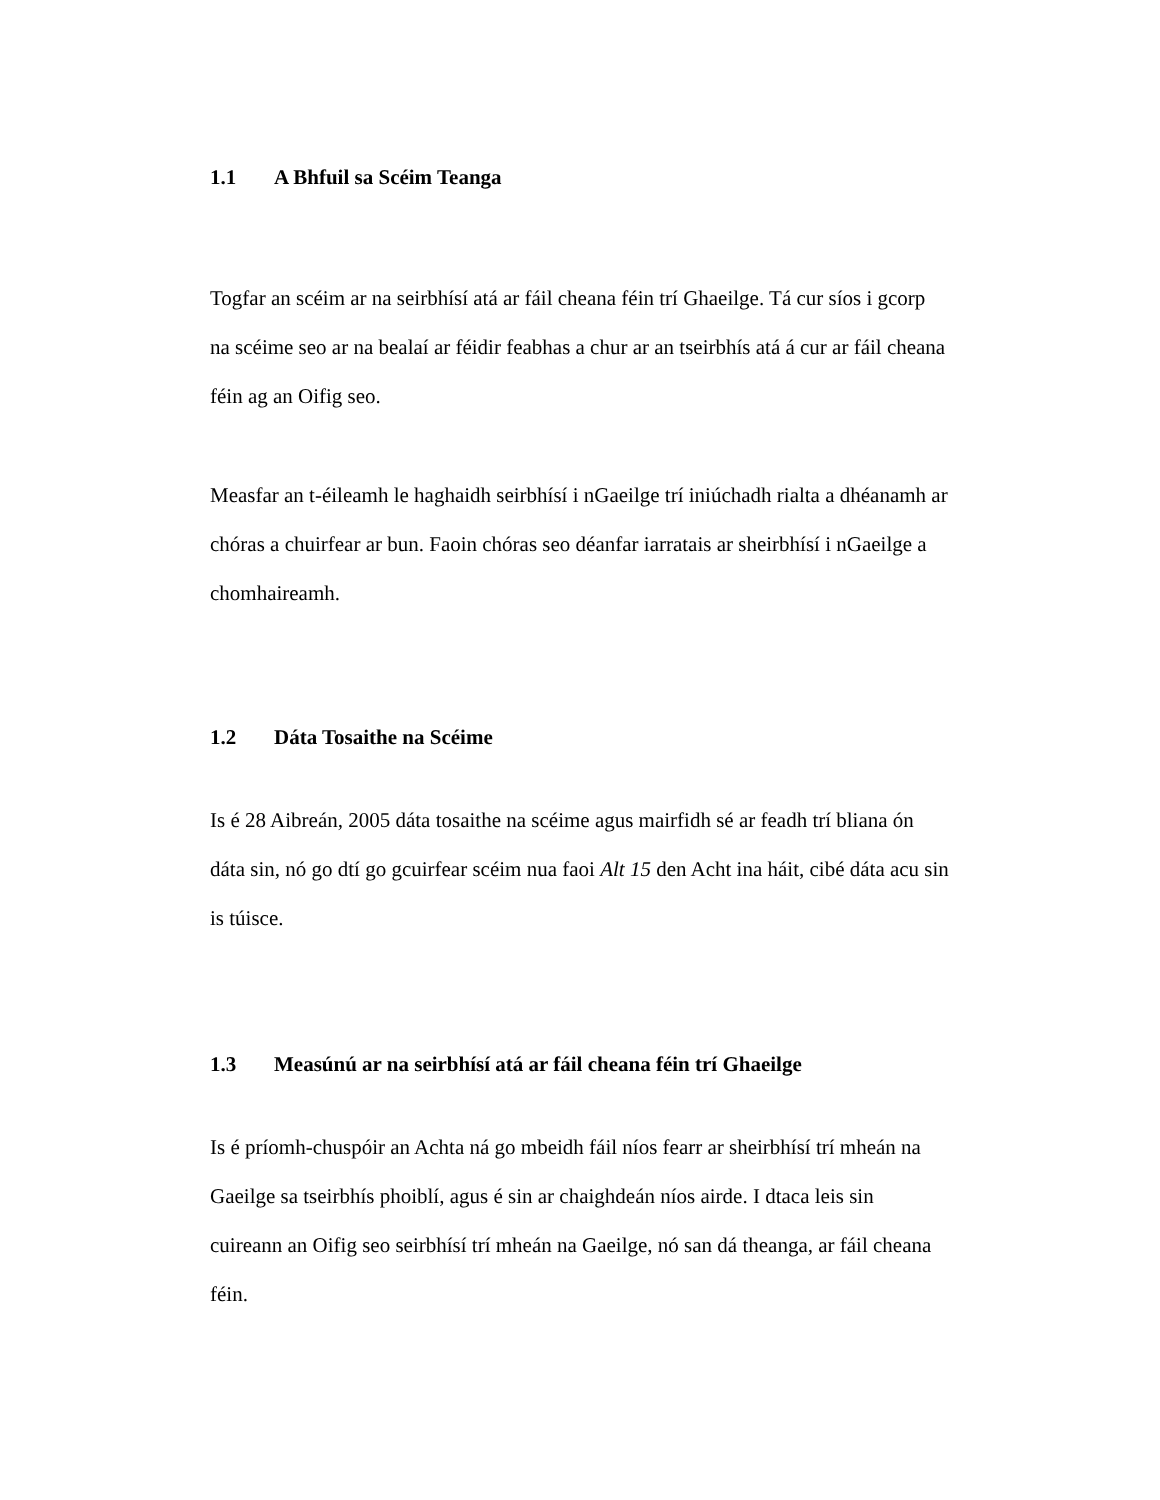1.1 A Bhfuil sa Scéim Teanga
Togfar an scéim ar na seirbhísí atá ar fáil cheana féin trí Ghaeilge. Tá cur síos i gcorp na scéime seo ar na bealaí ar féidir feabhas a chur ar an tseirbhís atá á cur ar fáil cheana féin ag an Oifig seo.
Measfar an t-éileamh le haghaidh seirbhísí i nGaeilge trí iniúchadh rialta a dhéanamh ar chóras a chuirfear ar bun. Faoin chóras seo déanfar iarratais ar sheirbhísí i nGaeilge a chomhaireamh.
1.2 Dáta Tosaithe na Scéime
Is é 28 Aibreán, 2005 dáta tosaithe na scéime agus mairfidh sé ar feadh trí bliana ón dáta sin, nó go dtí go gcuirfear scéim nua faoi Alt 15 den Acht ina háit, cibé dáta acu sin is túisce.
1.3 Measúnú ar na seirbhísí atá ar fáil cheana féin trí Ghaeilge
Is é príomh-chuspóir an Achta ná go mbeidh fáil níos fearr ar sheirbhísí trí mheán na Gaeilge sa tseirbhís phoiblí, agus é sin ar chaighdeán níos airde. I dtaca leis sin cuireann an Oifig seo seirbhísí trí mheán na Gaeilge, nó san dá theanga, ar fáil cheana féin.